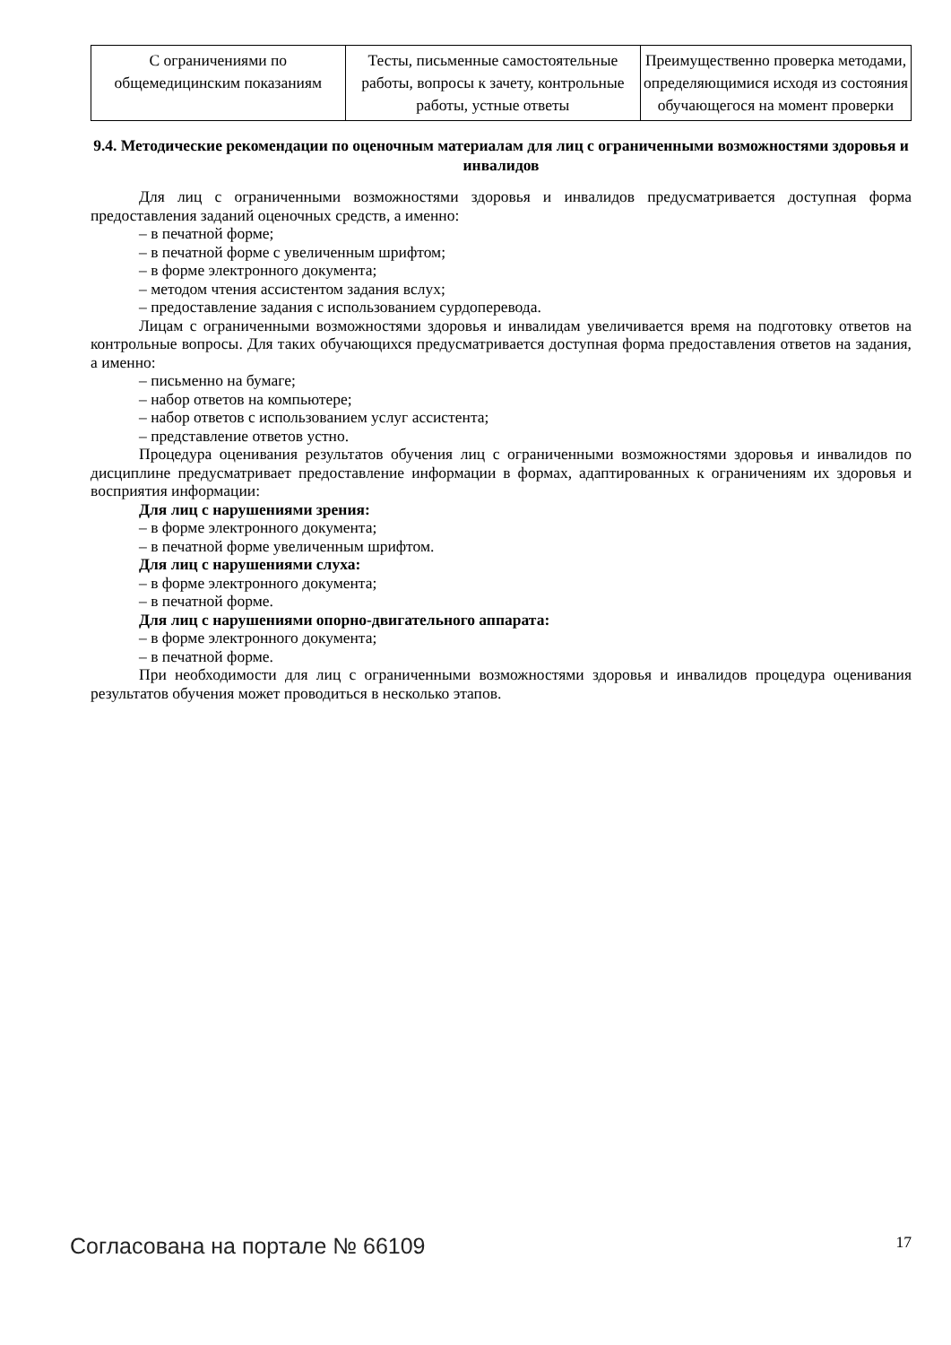| С ограничениями по общемедицинским показаниям | Тесты, письменные самостоятельные работы, вопросы к зачету, контрольные работы, устные ответы | Преимущественно проверка методами, определяющимися исходя из состояния обучающегося на момент проверки |
9.4. Методические рекомендации по оценочным материалам для лиц с ограниченными возможностями здоровья и инвалидов
Для лиц с ограниченными возможностями здоровья и инвалидов предусматривается доступная форма предоставления заданий оценочных средств, а именно:
– в печатной форме;
– в печатной форме с увеличенным шрифтом;
– в форме электронного документа;
– методом чтения ассистентом задания вслух;
– предоставление задания с использованием сурдоперевода.
Лицам с ограниченными возможностями здоровья и инвалидам увеличивается время на подготовку ответов на контрольные вопросы. Для таких обучающихся предусматривается доступная форма предоставления ответов на задания, а именно:
– письменно на бумаге;
– набор ответов на компьютере;
– набор ответов с использованием услуг ассистента;
– представление ответов устно.
Процедура оценивания результатов обучения лиц с ограниченными возможностями здоровья и инвалидов по дисциплине предусматривает предоставление информации в формах, адаптированных к ограничениям их здоровья и восприятия информации:
Для лиц с нарушениями зрения:
– в форме электронного документа;
– в печатной форме увеличенным шрифтом.
Для лиц с нарушениями слуха:
– в форме электронного документа;
– в печатной форме.
Для лиц с нарушениями опорно-двигательного аппарата:
– в форме электронного документа;
– в печатной форме.
При необходимости для лиц с ограниченными возможностями здоровья и инвалидов процедура оценивания результатов обучения может проводиться в несколько этапов.
Согласована на портале № 66109 17